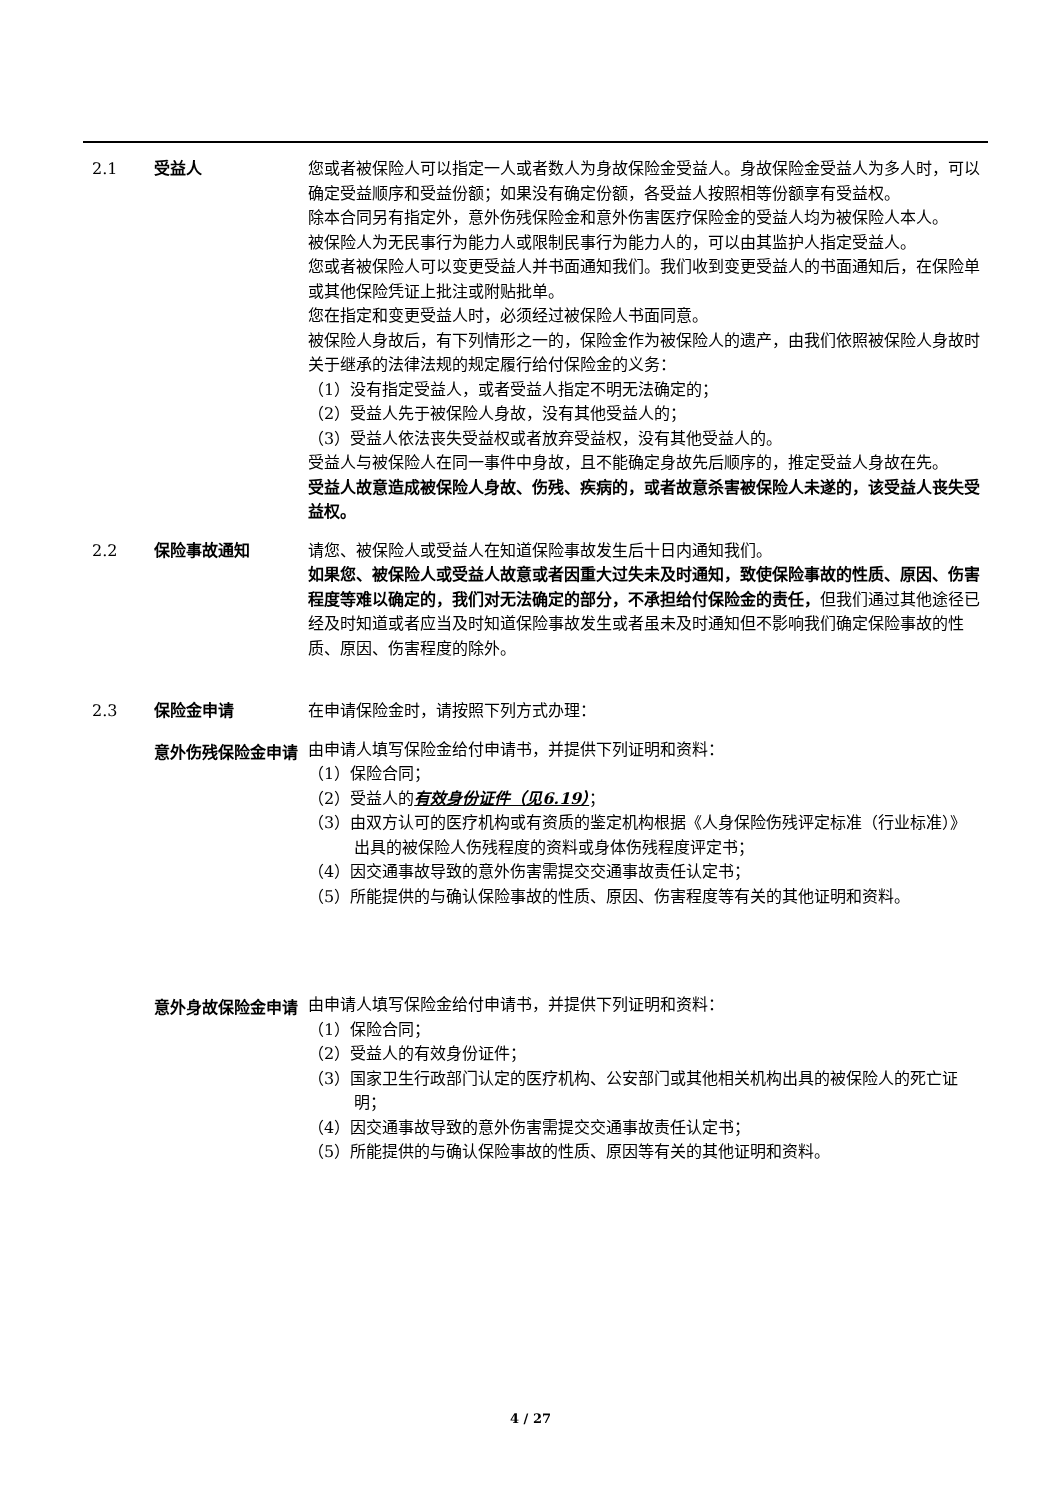2.1 受益人 您或者被保险人可以指定一人或者数人为身故保险金受益人。身故保险金受益人为多人时，可以确定受益顺序和受益份额；如果没有确定份额，各受益人按照相等份额享有受益权。
除本合同另有指定外，意外伤残保险金和意外伤害医疗保险金的受益人均为被保险人本人。
被保险人为无民事行为能力人或限制民事行为能力人的，可以由其监护人指定受益人。
您或者被保险人可以变更受益人并书面通知我们。我们收到变更受益人的书面通知后，在保险单或其他保险凭证上批注或附贴批单。
您在指定和变更受益人时，必须经过被保险人书面同意。
被保险人身故后，有下列情形之一的，保险金作为被保险人的遗产，由我们依照被保险人身故时关于继承的法律法规的规定履行给付保险金的义务：
（1）没有指定受益人，或者受益人指定不明无法确定的；
（2）受益人先于被保险人身故，没有其他受益人的；
（3）受益人依法丧失受益权或者放弃受益权，没有其他受益人的。
受益人与被保险人在同一事件中身故，且不能确定身故先后顺序的，推定受益人身故在先。
受益人故意造成被保险人身故、伤残、疾病的，或者故意杀害被保险人未遂的，该受益人丧失受益权。
2.2 保险事故通知 请您、被保险人或受益人在知道保险事故发生后十日内通知我们。
如果您、被保险人或受益人故意或者因重大过失未及时通知，致使保险事故的性质、原因、伤害程度等难以确定的，我们对无法确定的部分，不承担给付保险金的责任，但我们通过其他途径已经及时知道或者应当及时知道保险事故发生或者虽未及时通知但不影响我们确定保险事故的性质、原因、伤害程度的除外。
2.3 保险金申请 在申请保险金时，请按照下列方式办理：
意外伤残保险金申请
由申请人填写保险金给付申请书，并提供下列证明和资料：
（1）保险合同；
（2）受益人的有效身份证件（见6.19）；
（3）由双方认可的医疗机构或有资质的鉴定机构根据《人身保险伤残评定标准（行业标准）》出具的被保险人伤残程度的资料或身体伤残程度评定书；
（4）因交通事故导致的意外伤害需提交交通事故责任认定书；
（5）所能提供的与确认保险事故的性质、原因、伤害程度等有关的其他证明和资料。
意外身故保险金申请
由申请人填写保险金给付申请书，并提供下列证明和资料：
（1）保险合同；
（2）受益人的有效身份证件；
（3）国家卫生行政部门认定的医疗机构、公安部门或其他相关机构出具的被保险人的死亡证明；
（4）因交通事故导致的意外伤害需提交交通事故责任认定书；
（5）所能提供的与确认保险事故的性质、原因等有关的其他证明和资料。
4 / 27